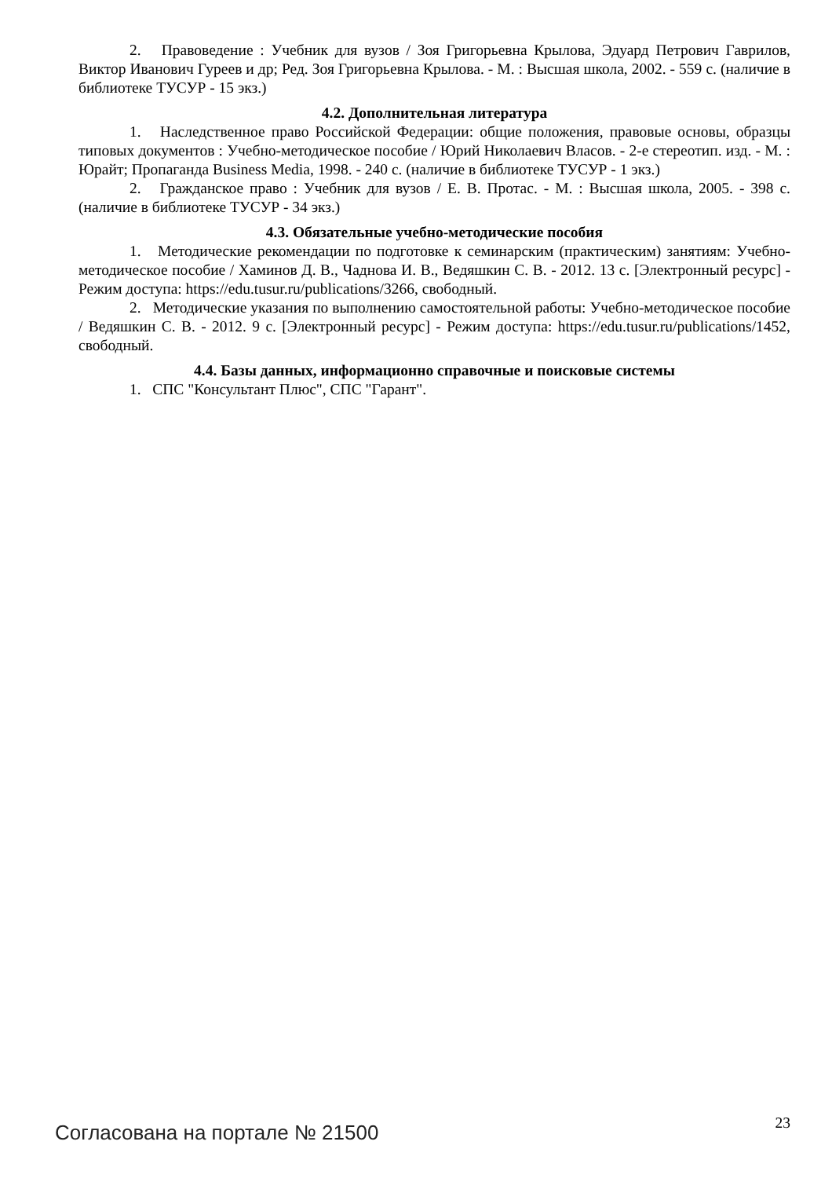2. Правоведение : Учебник для вузов / Зоя Григорьевна Крылова, Эдуард Петрович Гаврилов, Виктор Иванович Гуреев и др; Ред. Зоя Григорьевна Крылова. - М. : Высшая школа, 2002. - 559 с. (наличие в библиотеке ТУСУР - 15 экз.)
4.2. Дополнительная литература
1. Наследственное право Российской Федерации: общие положения, правовые основы, образцы типовых документов : Учебно-методическое пособие / Юрий Николаевич Власов. - 2-е стереотип. изд. - М. : Юрайт; Пропаганда Business Media, 1998. - 240 с. (наличие в библиотеке ТУСУР - 1 экз.)
2. Гражданское право : Учебник для вузов / Е. В. Протас. - М. : Высшая школа, 2005. - 398 с. (наличие в библиотеке ТУСУР - 34 экз.)
4.3. Обязательные учебно-методические пособия
1. Методические рекомендации по подготовке к семинарским (практическим) занятиям: Учебно-методическое пособие / Хаминов Д. В., Чаднова И. В., Ведяшкин С. В. - 2012. 13 с. [Электронный ресурс] - Режим доступа: https://edu.tusur.ru/publications/3266, свободный.
2. Методические указания по выполнению самостоятельной работы: Учебно-методическое пособие / Ведяшкин С. В. - 2012. 9 с. [Электронный ресурс] - Режим доступа: https://edu.tusur.ru/publications/1452, свободный.
4.4. Базы данных, информационно справочные и поисковые системы
1. СПС "Консультант Плюс", СПС "Гарант".
Согласована на портале № 21500 23